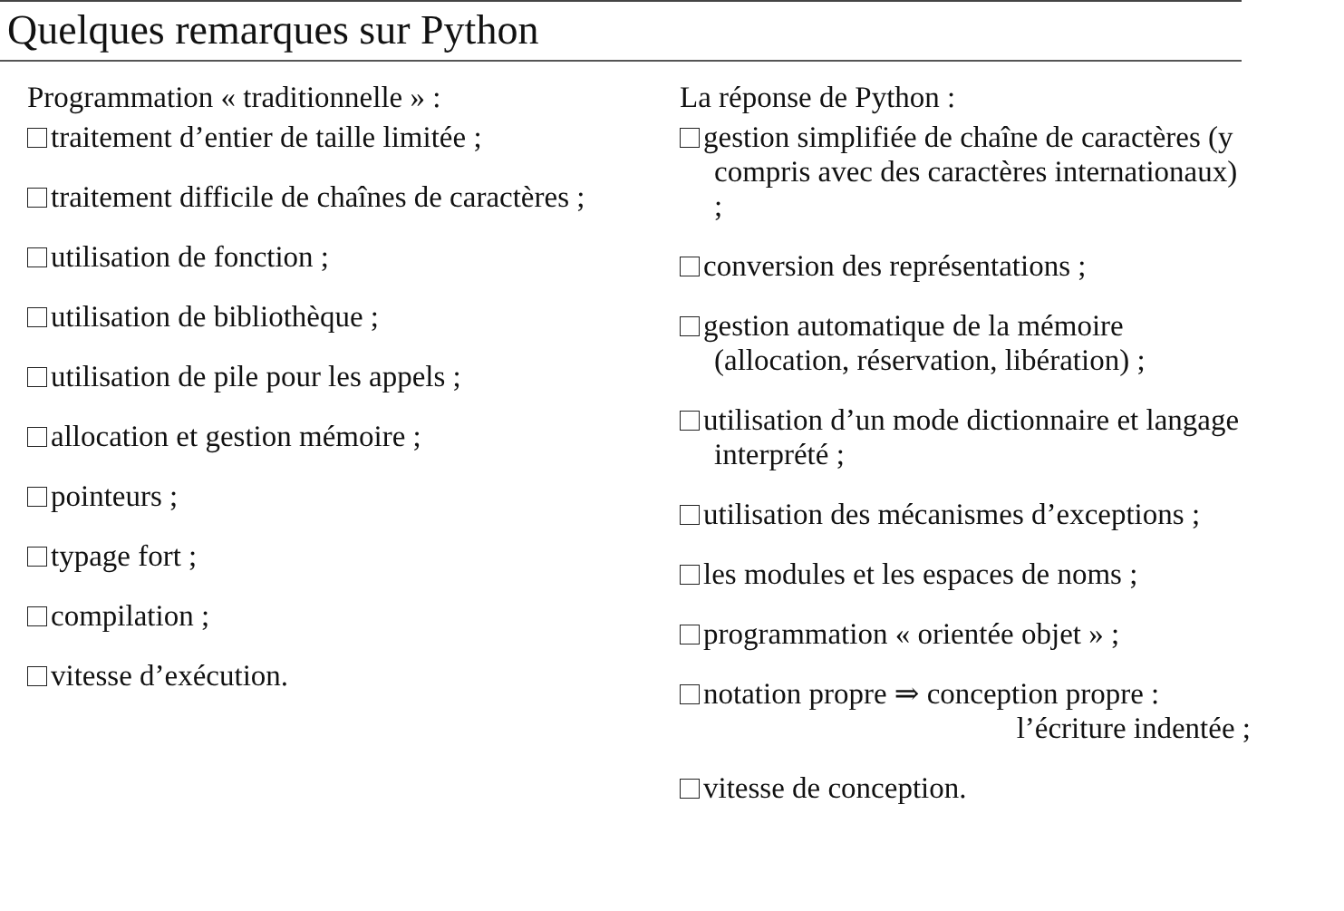Quelques remarques sur Python
Programmation « traditionnelle » :
traitement d’entier de taille limitée ;
traitement difficile de chaînes de caractères ;
utilisation de fonction ;
utilisation de bibliothèque ;
utilisation de pile pour les appels ;
allocation et gestion mémoire ;
pointeurs ;
typage fort ;
compilation ;
vitesse d’exécution.
La réponse de Python :
gestion simplifiée de chaîne de caractères (y compris avec des caractères internationaux) ;
conversion des représentations ;
gestion automatique de la mémoire (allocation, réservation, libération) ;
utilisation d’un mode dictionnaire et langage interprété ;
utilisation des mécanismes d’exceptions ;
les modules et les espaces de noms ;
programmation « orientée objet » ;
notation propre ⇒ conception propre :
l’écriture indentée ;
vitesse de conception.